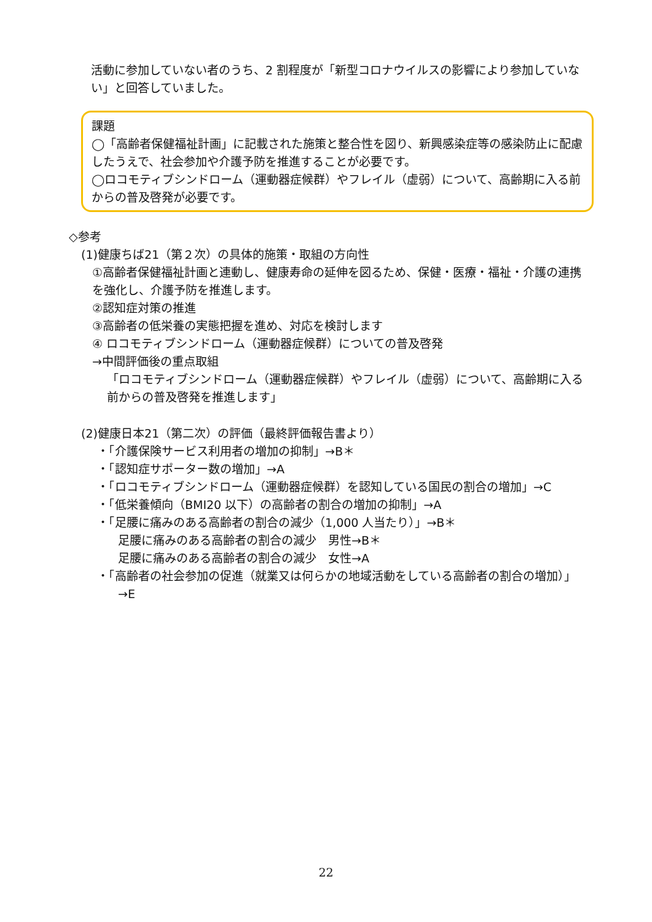活動に参加していない者のうち、2 割程度が「新型コロナウイルスの影響により参加していない」と回答していました。
課題
◯「高齢者保健福祉計画」に記載された施策と整合性を図り、新興感染症等の感染防止に配慮したうえで、社会参加や介護予防を推進することが必要です。
◯ロコモティブシンドローム（運動器症候群）やフレイル（虚弱）について、高齢期に入る前からの普及啓発が必要です。
◇参考
(1)健康ちば21（第２次）の具体的施策・取組の方向性
①高齢者保健福祉計画と連動し、健康寿命の延伸を図るため、保健・医療・福祉・介護の連携を強化し、介護予防を推進します。
②認知症対策の推進
③高齢者の低栄養の実態把握を進め、対応を検討します
④ ロコモティブシンドローム（運動器症候群）についての普及啓発
→中間評価後の重点取組
「ロコモティブシンドローム（運動器症候群）やフレイル（虚弱）について、高齢期に入る前からの普及啓発を推進します」
(2)健康日本21（第二次）の評価（最終評価報告書より）
・「介護保険サービス利用者の増加の抑制」→B＊
・「認知症サポーター数の増加」→A
・「ロコモティブシンドローム（運動器症候群）を認知している国民の割合の増加」→C
・「低栄養傾向（BMI20 以下）の高齢者の割合の増加の抑制」→A
・「足腰に痛みのある高齢者の割合の減少（1,000 人当たり）」→B＊
足腰に痛みのある高齢者の割合の減少　男性→B＊
足腰に痛みのある高齢者の割合の減少　女性→A
・「高齢者の社会参加の促進（就業又は何らかの地域活動をしている高齢者の割合の増加）」
→E
22